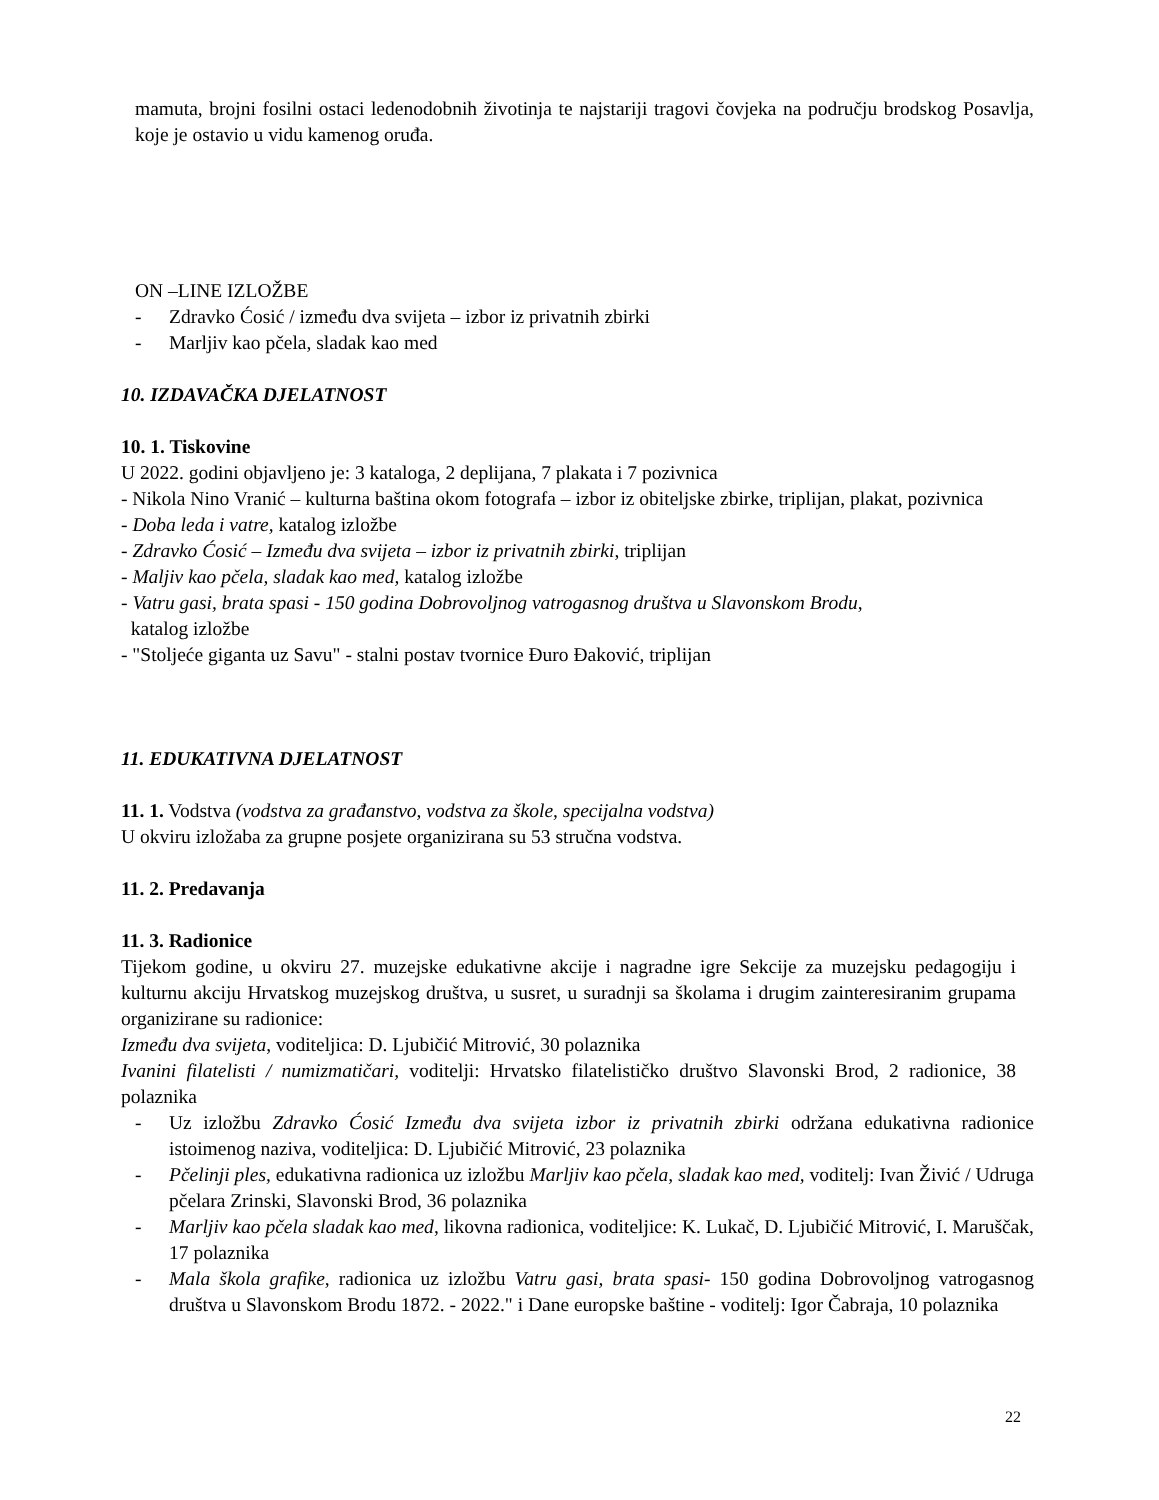mamuta, brojni fosilni ostaci ledenodobnih životinja te najstariji tragovi čovjeka na području brodskog Posavlja, koje je ostavio u vidu kamenog oruđa.
ON –LINE IZLOŽBE
- Zdravko Ćosić / između dva svijeta – izbor iz privatnih zbirki
- Marljiv kao pčela, sladak kao med
10. IZDAVAČKA DJELATNOST
10. 1. Tiskovine
U 2022. godini objavljeno je: 3 kataloga, 2 deplijana, 7 plakata i 7 pozivnica
- Nikola Nino Vranić – kulturna baština okom fotografa – izbor iz obiteljske zbirke, triplijan, plakat, pozivnica
- Doba leda i vatre, katalog izložbe
- Zdravko Ćosić – Između dva svijeta – izbor iz privatnih zbirki, triplijan
- Maljiv kao pčela, sladak kao med, katalog izložbe
- Vatru gasi, brata spasi - 150 godina Dobrovoljnog vatrogasnog društva u Slavonskom Brodu,
katalog izložbe
- "Stoljeće giganta uz Savu" - stalni postav tvornice Đuro Đaković, triplijan
11. EDUKATIVNA DJELATNOST
11. 1. Vodstva (vodstva za građanstvo, vodstva za škole, specijalna vodstva)
U okviru izložaba za grupne posjete organizirana su 53 stručna vodstva.
11. 2. Predavanja
11. 3. Radionice
Tijekom godine, u okviru 27. muzejske edukativne akcije i nagradne igre Sekcije za muzejsku pedagogiju i kulturnu akciju Hrvatskog muzejskog društva, u susret, u suradnji sa školama i drugim zainteresiranim grupama organizirane su radionice:
Između dva svijeta, voditeljica: D. Ljubičić Mitrović, 30 polaznika
Ivanini filatelisti / numizmatičari, voditelji: Hrvatsko filatelističko društvo Slavonski Brod, 2 radionice, 38 polaznika
- Uz izložbu Zdravko Ćosić Između dva svijeta izbor iz privatnih zbirki održana edukativna radionice istoimenog naziva, voditeljica: D. Ljubičić Mitrović, 23 polaznika
- Pčelinji ples, edukativna radionica uz izložbu Marljiv kao pčela, sladak kao med, voditelj: Ivan Živić / Udruga pčelara Zrinski, Slavonski Brod, 36 polaznika
- Marljiv kao pčela sladak kao med, likovna radionica, voditeljice: K. Lukač, D. Ljubičić Mitrović, I. Maruščak, 17 polaznika
- Mala škola grafike, radionica uz izložbu Vatru gasi, brata spasi- 150 godina Dobrovoljnog vatrogasnog društva u Slavonskom Brodu 1872. - 2022." i Dane europske baštine - voditelj: Igor Čabraja, 10 polaznika
22